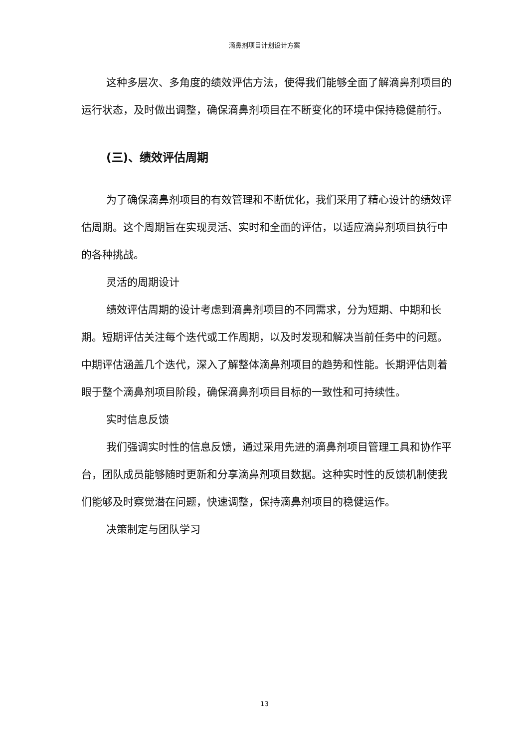滴鼻剂项目计划设计方案
这种多层次、多角度的绩效评估方法，使得我们能够全面了解滴鼻剂项目的运行状态，及时做出调整，确保滴鼻剂项目在不断变化的环境中保持稳健前行。
(三)、绩效评估周期
为了确保滴鼻剂项目的有效管理和不断优化，我们采用了精心设计的绩效评估周期。这个周期旨在实现灵活、实时和全面的评估，以适应滴鼻剂项目执行中的各种挑战。
灵活的周期设计
绩效评估周期的设计考虑到滴鼻剂项目的不同需求，分为短期、中期和长期。短期评估关注每个迭代或工作周期，以及时发现和解决当前任务中的问题。中期评估涵盖几个迭代，深入了解整体滴鼻剂项目的趋势和性能。长期评估则着眼于整个滴鼻剂项目阶段，确保滴鼻剂项目目标的一致性和可持续性。
实时信息反馈
我们强调实时性的信息反馈，通过采用先进的滴鼻剂项目管理工具和协作平台，团队成员能够随时更新和分享滴鼻剂项目数据。这种实时性的反馈机制使我们能够及时察觉潜在问题，快速调整，保持滴鼻剂项目的稳健运作。
决策制定与团队学习
13